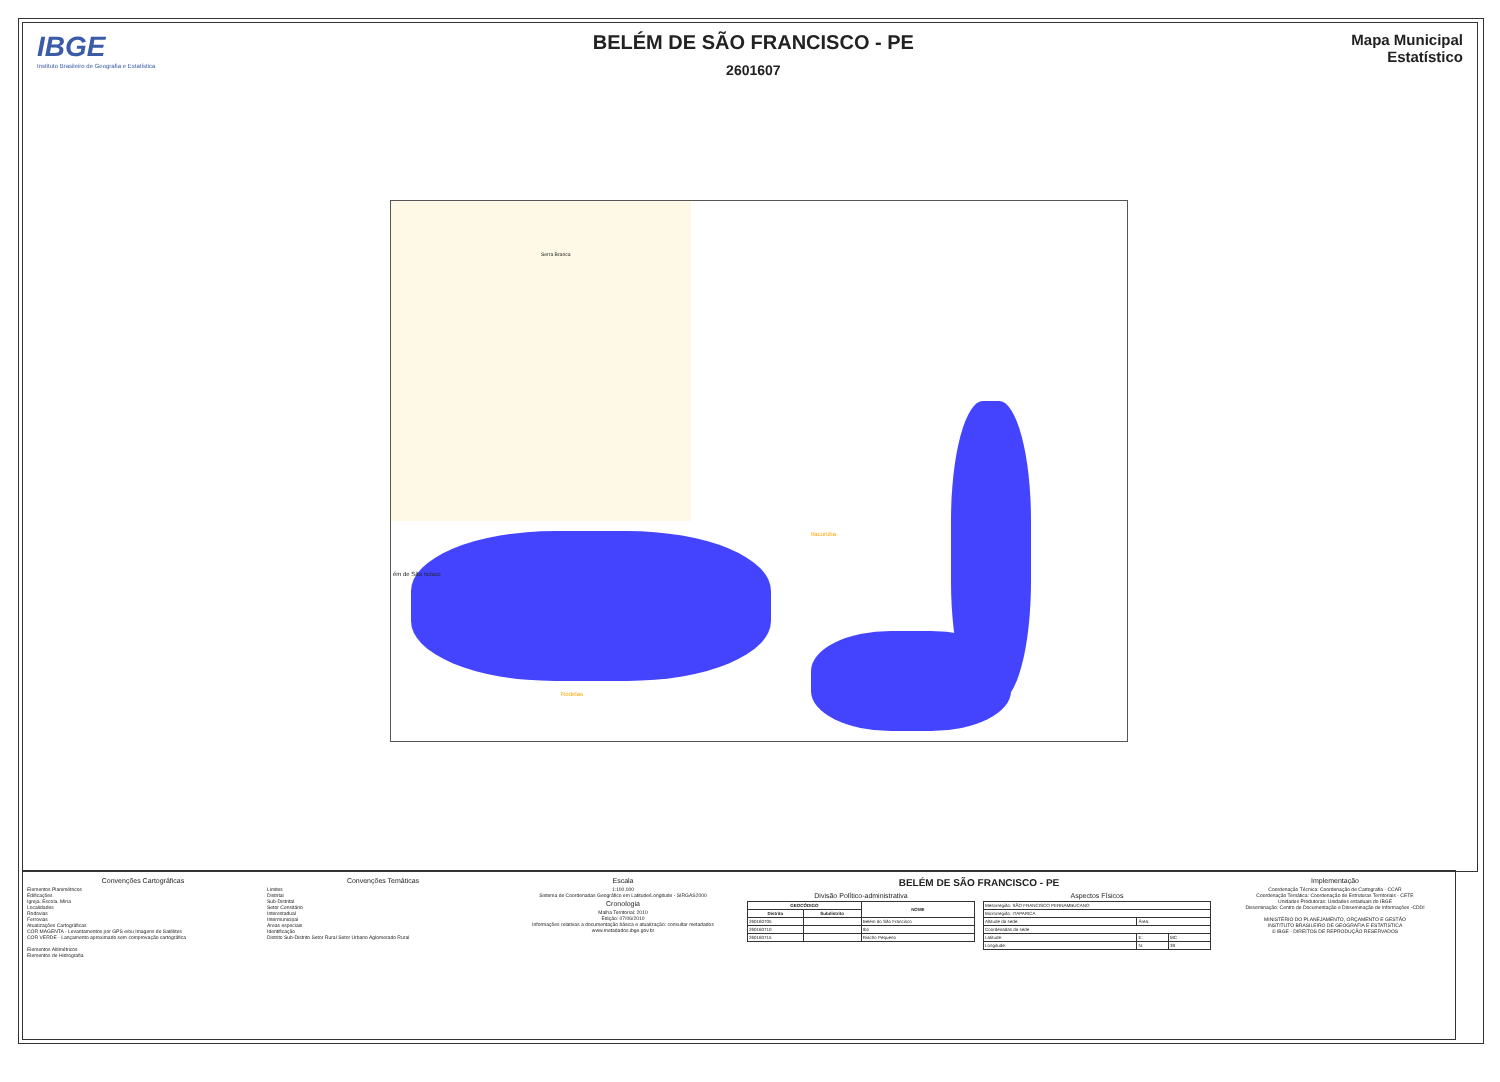IBGE
Instituto Brasileiro de Geografia e Estatística
BELÉM DE SÃO FRANCISCO - PE
2601607
Mapa Municipal
Estatístico
Serra Branca
Itacuruba
Rodelas
ém de São ncisco
Convenções Cartográficas
Elementos Planimétricos
Edificações
Igreja. Escola. Mina
Localidades
Rodovias
Ferrovias
Atualizações Cartográficas
COR MAGENTA - Levantamentos por GPS e/ou Imagens de Satélites
COR VERDE - Lançamento aproximado sem comprovação cartográfica
Elementos Altimétricos
Elementos de Hidrografia
Convenções Temáticas
Limites
Distrital
Sub-Distrital
Setor Censitário
Interestadual
Intermunicipal
Áreas especiais
Identificação
Distrito Sub-Distrito Setor Rural Setor Urbano Aglomerado Rural
Escala
1:100.000
Sistema de Coordenadas Geográfico em Latitude/Longitude - SIRGAS2000
Cronologia
Malha Territorial: 2010
Edição: 07/06/2010
Informações relativas a documentação básica e atualização: consultar metadados www.metadados.ibge.gov.br
BELÉM DE SÃO FRANCISCO - PE
Divisão Político-administrativa
| GEOCÓDIGO | | NOME |
| --- | --- | --- |
| Distrito | Subdistrito | |
| 260160705 | | Belém do São Francisco |
| 260160710 | | Ibó |
| 260160715 | | Riacho Pequeno |
Aspectos Físicos
| Mesorregião: SÃO FRANCISCO PERNAMBUCANO | | |
| Microrregião: ITAPARICA | | |
| Altitude da sede: | Área: | |
| Coordenadas da sede | | |
| Latitude: | E: | MC |
| Longitude: | N: | 39 |
Implementação
Coordenação Técnica: Coordenação de Cartografia - CCAR
Coordenação Temática: Coordenação de Estruturas Territoriais - CETE
Unidades Produtoras: Unidades estaduais do IBGE
Disseminação: Centro de Documentação e Disseminação de Informações -CDDI
MINISTÉRIO DO PLANEJAMENTO, ORÇAMENTO E GESTÃO
INSTITUTO BRASILEIRO DE GEOGRAFIA E ESTATÍSTICA
© IBGE - DIREITOS DE REPRODUÇÃO RESERVADOS